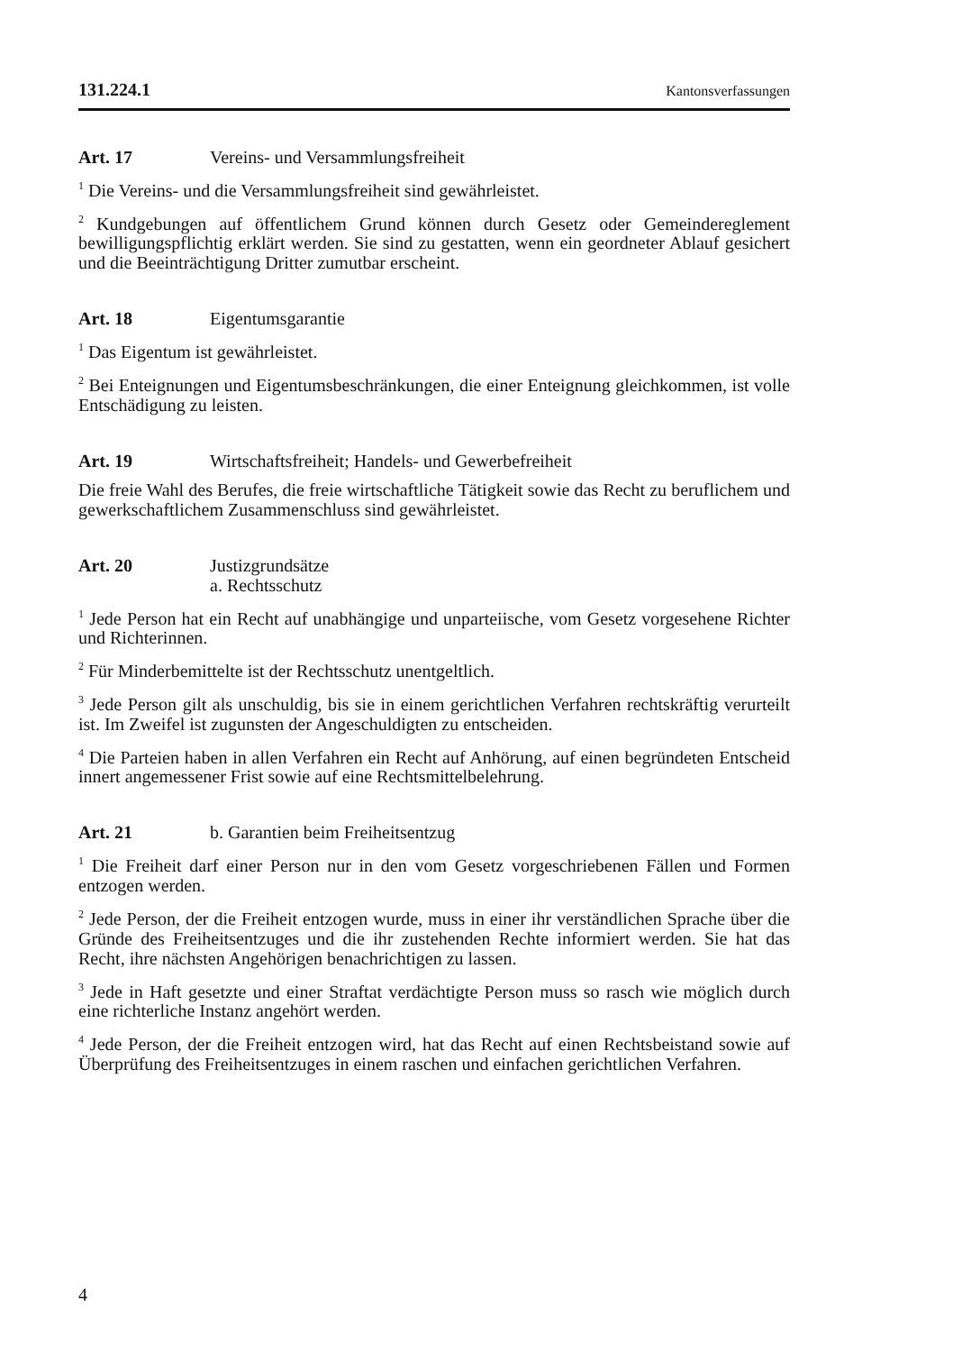131.224.1 Kantonsverfassungen
Art. 17 Vereins- und Versammlungsfreiheit
<sup>1</sup> Die Vereins- und die Versammlungsfreiheit sind gewährleistet.
<sup>2</sup> Kundgebungen auf öffentlichem Grund können durch Gesetz oder Gemeindereglement bewilligungspflichtig erklärt werden. Sie sind zu gestatten, wenn ein geordneter Ablauf gesichert und die Beeinträchtigung Dritter zumutbar erscheint.
Art. 18 Eigentumsgarantie
<sup>1</sup> Das Eigentum ist gewährleistet.
<sup>2</sup> Bei Enteignungen und Eigentumsbeschränkungen, die einer Enteignung gleichkommen, ist volle Entschädigung zu leisten.
Art. 19 Wirtschaftsfreiheit; Handels- und Gewerbefreiheit
Die freie Wahl des Berufes, die freie wirtschaftliche Tätigkeit sowie das Recht zu beruflichem und gewerkschaftlichem Zusammenschluss sind gewährleistet.
Art. 20 Justizgrundsätze
a. Rechtsschutz
<sup>1</sup> Jede Person hat ein Recht auf unabhängige und unparteiische, vom Gesetz vorgesehene Richter und Richterinnen.
<sup>2</sup> Für Minderbemittelte ist der Rechtsschutz unentgeltlich.
<sup>3</sup> Jede Person gilt als unschuldig, bis sie in einem gerichtlichen Verfahren rechtskräftig verurteilt ist. Im Zweifel ist zugunsten der Angeschuldigten zu entscheiden.
<sup>4</sup> Die Parteien haben in allen Verfahren ein Recht auf Anhörung, auf einen begründeten Entscheid innert angemessener Frist sowie auf eine Rechtsmittelbelehrung.
Art. 21 b. Garantien beim Freiheitsentzug
<sup>1</sup> Die Freiheit darf einer Person nur in den vom Gesetz vorgeschriebenen Fällen und Formen entzogen werden.
<sup>2</sup> Jede Person, der die Freiheit entzogen wurde, muss in einer ihr verständlichen Sprache über die Gründe des Freiheitsentzuges und die ihr zustehenden Rechte informiert werden. Sie hat das Recht, ihre nächsten Angehörigen benachrichtigen zu lassen.
<sup>3</sup> Jede in Haft gesetzte und einer Straftat verdächtigte Person muss so rasch wie möglich durch eine richterliche Instanz angehört werden.
<sup>4</sup> Jede Person, der die Freiheit entzogen wird, hat das Recht auf einen Rechtsbeistand sowie auf Überprüfung des Freiheitsentzuges in einem raschen und einfachen gerichtlichen Verfahren.
4